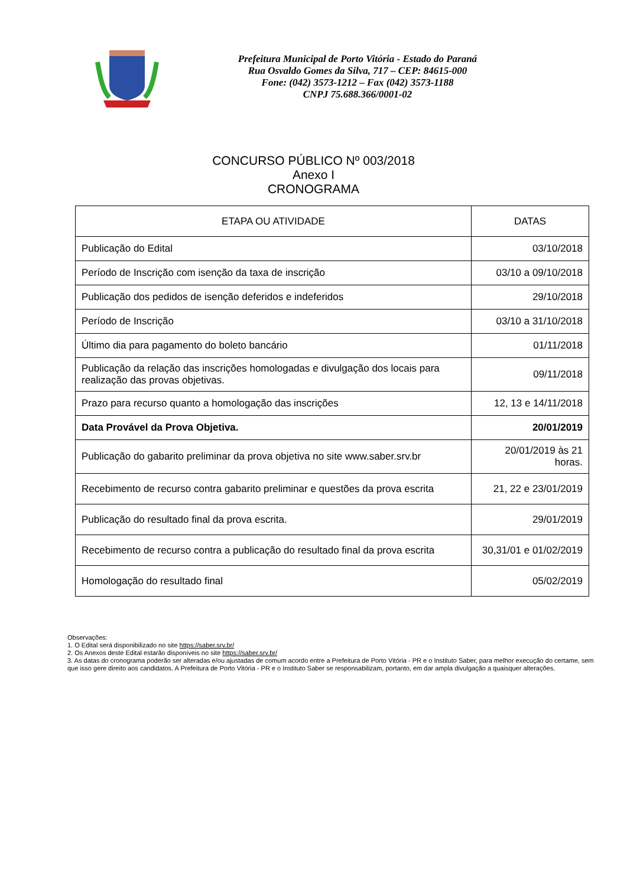Prefeitura Municipal de Porto Vitória - Estado do Paraná
Rua Osvaldo Gomes da Silva, 717 – CEP: 84615-000
Fone: (042) 3573-1212 – Fax (042) 3573-1188
CNPJ 75.688.366/0001-02
CONCURSO PÚBLICO Nº 003/2018
Anexo I
CRONOGRAMA
| ETAPA OU ATIVIDADE | DATAS |
| --- | --- |
| Publicação do Edital | 03/10/2018 |
| Período de Inscrição com isenção da taxa de inscrição | 03/10 a 09/10/2018 |
| Publicação dos pedidos de isenção deferidos e indeferidos | 29/10/2018 |
| Período de Inscrição | 03/10 a 31/10/2018 |
| Último dia para pagamento do boleto bancário | 01/11/2018 |
| Publicação da relação das inscrições homologadas e divulgação dos locais para realização das provas objetivas. | 09/11/2018 |
| Prazo para recurso quanto a homologação das inscrições | 12, 13 e 14/11/2018 |
| Data Provável da Prova Objetiva. | 20/01/2019 |
| Publicação do gabarito preliminar da prova objetiva no site www.saber.srv.br | 20/01/2019 às 21 horas. |
| Recebimento de recurso contra gabarito preliminar e questões da prova escrita | 21, 22 e 23/01/2019 |
| Publicação do resultado final da prova escrita. | 29/01/2019 |
| Recebimento de recurso contra a publicação do resultado final da prova escrita | 30,31/01 e 01/02/2019 |
| Homologação do resultado final | 05/02/2019 |
Observações:
1. O Edital será disponibilizado no site https://saber.srv.br/
2. Os Anexos deste Edital estarão disponíveis no site https://saber.srv.br/
3. As datas do cronograma poderão ser alteradas e/ou ajustadas de comum acordo entre a Prefeitura de Porto Vitória - PR e o Instituto Saber, para melhor execução do certame, sem que isso gere direito aos candidatos. A Prefeitura de Porto Vitória - PR e o Instituto Saber se responsabilizam, portanto, em dar ampla divulgação a quaisquer alterações.